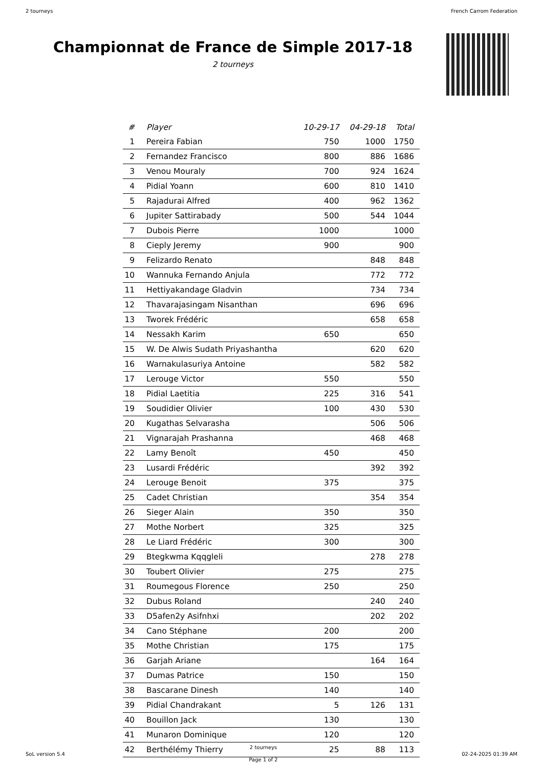2 tourneys French Carrom Federation
Championnat de France de Simple 2017-18
2 tourneys
| # | Player | 10-29-17 | 04-29-18 | Total |
| --- | --- | --- | --- | --- |
| 1 | Pereira Fabian | 750 | 1000 | 1750 |
| 2 | Fernandez Francisco | 800 | 886 | 1686 |
| 3 | Venou Mouraly | 700 | 924 | 1624 |
| 4 | Pidial Yoann | 600 | 810 | 1410 |
| 5 | Rajadurai Alfred | 400 | 962 | 1362 |
| 6 | Jupiter Sattirabady | 500 | 544 | 1044 |
| 7 | Dubois Pierre | 1000 | | 1000 |
| 8 | Cieply Jeremy | 900 | | 900 |
| 9 | Felizardo Renato | | 848 | 848 |
| 10 | Wannuka Fernando Anjula | | 772 | 772 |
| 11 | Hettiyakandage Gladvin | | 734 | 734 |
| 12 | Thavarajasingam Nisanthan | | 696 | 696 |
| 13 | Tworek Frédéric | | 658 | 658 |
| 14 | Nessakh Karim | 650 | | 650 |
| 15 | W. De Alwis Sudath Priyashantha | | 620 | 620 |
| 16 | Warnakulasuriya Antoine | | 582 | 582 |
| 17 | Lerouge Victor | 550 | | 550 |
| 18 | Pidial Laetitia | 225 | 316 | 541 |
| 19 | Soudidier Olivier | 100 | 430 | 530 |
| 20 | Kugathas Selvarasha | | 506 | 506 |
| 21 | Vignarajah Prashanna | | 468 | 468 |
| 22 | Lamy Benoît | 450 | | 450 |
| 23 | Lusardi Frédéric | | 392 | 392 |
| 24 | Lerouge Benoit | 375 | | 375 |
| 25 | Cadet Christian | | 354 | 354 |
| 26 | Sieger Alain | 350 | | 350 |
| 27 | Mothe Norbert | 325 | | 325 |
| 28 | Le Liard Frédéric | 300 | | 300 |
| 29 | Btegkwma Kqqgleli | | 278 | 278 |
| 30 | Toubert Olivier | 275 | | 275 |
| 31 | Roumegous Florence | 250 | | 250 |
| 32 | Dubus Roland | | 240 | 240 |
| 33 | D5afen2y Asifnhxi | | 202 | 202 |
| 34 | Cano Stéphane | 200 | | 200 |
| 35 | Mothe Christian | 175 | | 175 |
| 36 | Garjah Ariane | | 164 | 164 |
| 37 | Dumas Patrice | 150 | | 150 |
| 38 | Bascarane Dinesh | 140 | | 140 |
| 39 | Pidial Chandrakant | 5 | 126 | 131 |
| 40 | Bouillon Jack | 130 | | 130 |
| 41 | Munaron Dominique | 120 | | 120 |
| 42 | Berthélémy Thierry | 25 | 88 | 113 |
SoL version 5.4 2 tourneys
Page 1 of 2 02-24-2025 01:39 AM